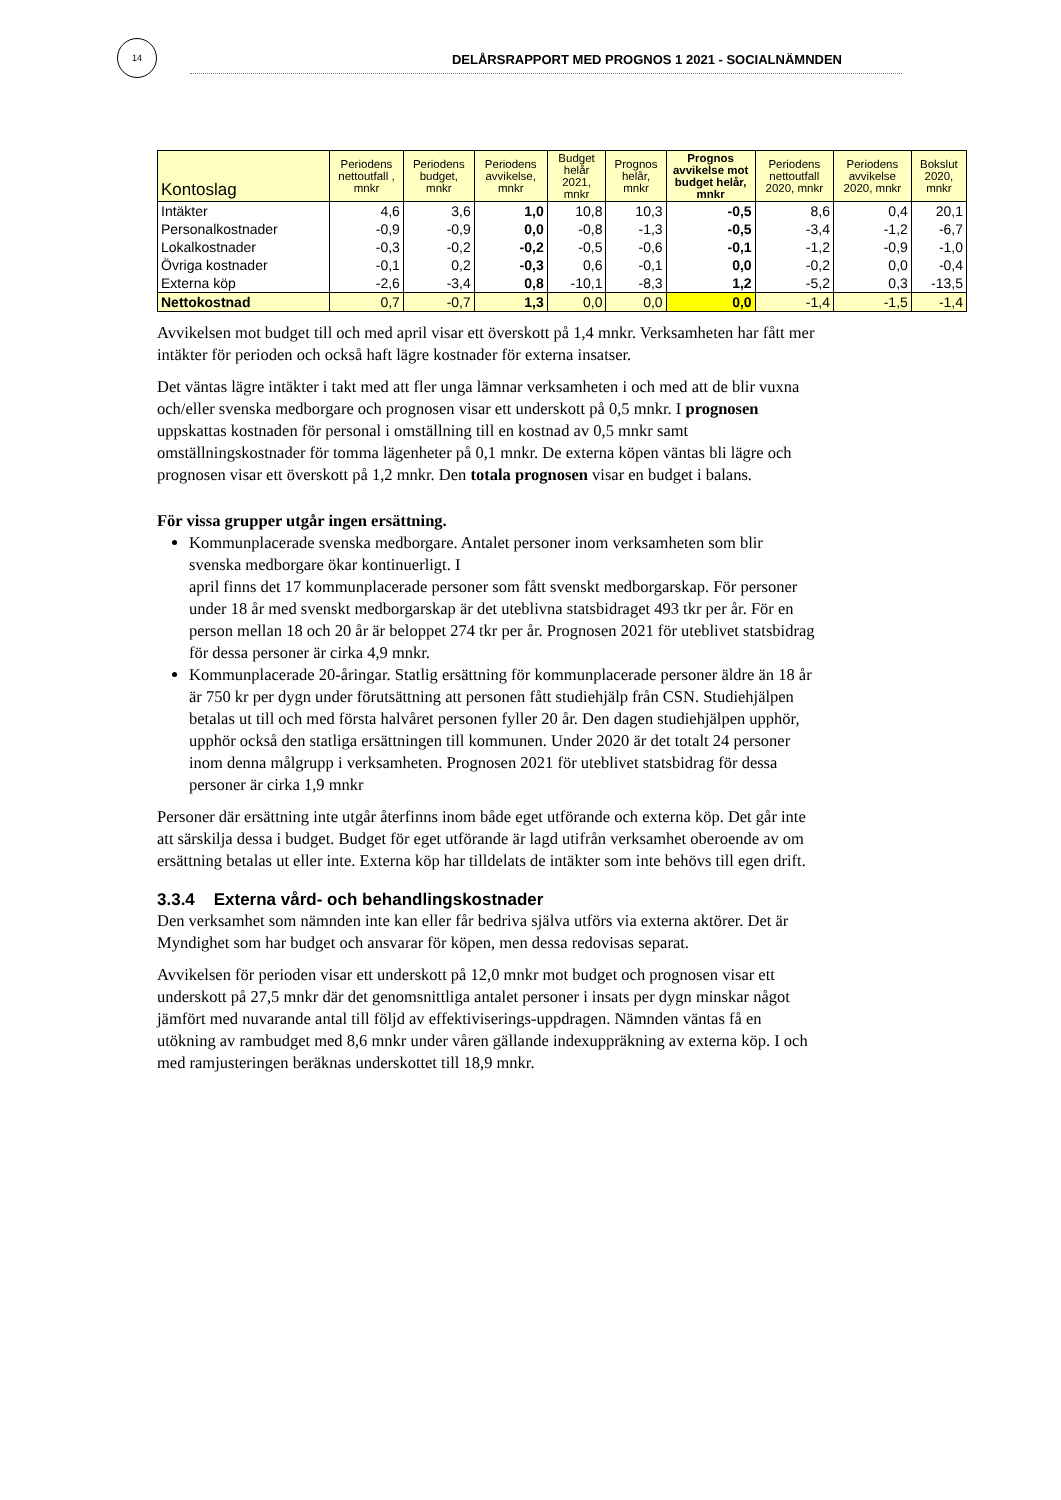14
DELÅRSRAPPORT MED PROGNOS 1 2021 - SOCIALNÄMNDEN
| Kontoslag | Periodens nettoutfall , mnkr | Periodens budget, mnkr | Periodens avvikelse, mnkr | Budget helår 2021, mnkr | Prognos helår, mnkr | Prognos avvikelse mot budget helår, mnkr | Periodens nettoutfall 2020, mnkr | Periodens avvikelse 2020, mnkr | Bokslut 2020, mnkr |
| --- | --- | --- | --- | --- | --- | --- | --- | --- | --- |
| Intäkter | 4,6 | 3,6 | 1,0 | 10,8 | 10,3 | -0,5 | 8,6 | 0,4 | 20,1 |
| Personalkostnader | -0,9 | -0,9 | 0,0 | -0,8 | -1,3 | -0,5 | -3,4 | -1,2 | -6,7 |
| Lokalkostnader | -0,3 | -0,2 | -0,2 | -0,5 | -0,6 | -0,1 | -1,2 | -0,9 | -1,0 |
| Övriga kostnader | -0,1 | 0,2 | -0,3 | 0,6 | -0,1 | 0,0 | -0,2 | 0,0 | -0,4 |
| Externa köp | -2,6 | -3,4 | 0,8 | -10,1 | -8,3 | 1,2 | -5,2 | 0,3 | -13,5 |
| Nettokostnad | 0,7 | -0,7 | 1,3 | 0,0 | 0,0 | 0,0 | -1,4 | -1,5 | -1,4 |
Avvikelsen mot budget till och med april visar ett överskott på 1,4 mnkr. Verksamheten har fått mer intäkter för perioden och också haft lägre kostnader för externa insatser.
Det väntas lägre intäkter i takt med att fler unga lämnar verksamheten i och med att de blir vuxna och/eller svenska medborgare och prognosen visar ett underskott på 0,5 mnkr. I prognosen uppskattas kostnaden för personal i omställning till en kostnad av 0,5 mnkr samt omställningskostnader för tomma lägenheter på 0,1 mnkr. De externa köpen väntas bli lägre och prognosen visar ett överskott på 1,2 mnkr. Den totala prognosen visar en budget i balans.
För vissa grupper utgår ingen ersättning.
Kommunplacerade svenska medborgare. Antalet personer inom verksamheten som blir svenska medborgare ökar kontinuerligt. I
april finns det 17 kommunplacerade personer som fått svenskt medborgarskap. För personer under 18 år med svenskt medborgarskap är det uteblivna statsbidraget 493 tkr per år. För en person mellan 18 och 20 år är beloppet 274 tkr per år. Prognosen 2021 för uteblivet statsbidrag för dessa personer är cirka 4,9 mnkr.
Kommunplacerade 20-åringar. Statlig ersättning för kommunplacerade personer äldre än 18 år är 750 kr per dygn under förutsättning att personen fått studiehjälp från CSN. Studiehjälpen betalas ut till och med första halvåret personen fyller 20 år. Den dagen studiehjälpen upphör, upphör också den statliga ersättningen till kommunen. Under 2020 är det totalt 24 personer inom denna målgrupp i verksamheten. Prognosen 2021 för uteblivet statsbidrag för dessa personer är cirka 1,9 mnkr
Personer där ersättning inte utgår återfinns inom både eget utförande och externa köp. Det går inte att särskilja dessa i budget. Budget för eget utförande är lagd utifrån verksamhet oberoende av om ersättning betalas ut eller inte. Externa köp har tilldelats de intäkter som inte behövs till egen drift.
3.3.4 Externa vård- och behandlingskostnader
Den verksamhet som nämnden inte kan eller får bedriva själva utförs via externa aktörer. Det är Myndighet som har budget och ansvarar för köpen, men dessa redovisas separat.
Avvikelsen för perioden visar ett underskott på 12,0 mnkr mot budget och prognosen visar ett underskott på 27,5 mnkr där det genomsnittliga antalet personer i insats per dygn minskar något jämfört med nuvarande antal till följd av effektiviserings-uppdragen. Nämnden väntas få en utökning av rambudget med 8,6 mnkr under våren gällande indexuppräkning av externa köp. I och med ramjusteringen beräknas underskottet till 18,9 mnkr.